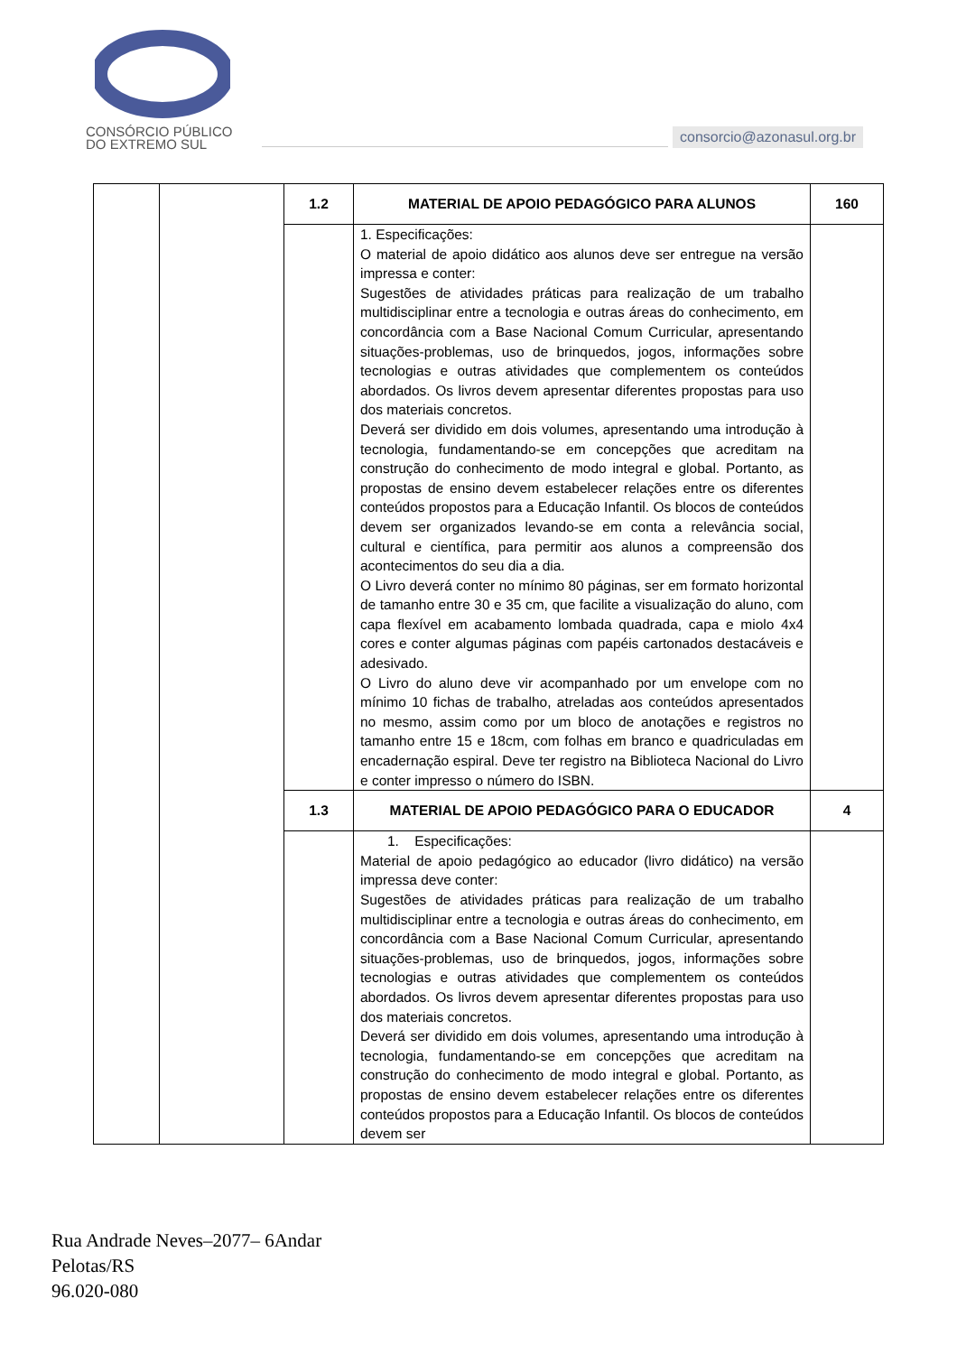CONSÓRCIO PÚBLICO
DO EXTREMO SUL
consorcio@azonasul.org.br
| | | 1.2 | MATERIAL DE APOIO PEDAGÓGICO PARA ALUNOS | 160 |
| | | | 1. Especificações: O material de apoio didático aos alunos deve ser entregue na versão impressa e conter: Sugestões de atividades práticas para realização de um trabalho multidisciplinar entre a tecnologia e outras áreas do conhecimento, em concordância com a Base Nacional Comum Curricular, apresentando situações-problemas, uso de brinquedos, jogos, informações sobre tecnologias e outras atividades que complementem os conteúdos abordados. Os livros devem apresentar diferentes propostas para uso dos materiais concretos. Deverá ser dividido em dois volumes, apresentando uma introdução à tecnologia, fundamentando-se em concepções que acreditam na construção do conhecimento de modo integral e global. Portanto, as propostas de ensino devem estabelecer relações entre os diferentes conteúdos propostos para a Educação Infantil. Os blocos de conteúdos devem ser organizados levando-se em conta a relevância social, cultural e científica, para permitir aos alunos a compreensão dos acontecimentos do seu dia a dia. O Livro deverá conter no mínimo 80 páginas, ser em formato horizontal de tamanho entre 30 e 35 cm, que facilite a visualização do aluno, com capa flexível em acabamento lombada quadrada, capa e miolo 4x4 cores e conter algumas páginas com papéis cartonados destacáveis e adesivado. O Livro do aluno deve vir acompanhado por um envelope com no mínimo 10 fichas de trabalho, atreladas aos conteúdos apresentados no mesmo, assim como por um bloco de anotações e registros no tamanho entre 15 e 18cm, com folhas em branco e quadriculadas em encadernação espiral. Deve ter registro na Biblioteca Nacional do Livro e conter impresso o número do ISBN. | |
| | | 1.3 | MATERIAL DE APOIO PEDAGÓGICO PARA O EDUCADOR | 4 |
| | | | 1. Especificações: Material de apoio pedagógico ao educador (livro didático) na versão impressa deve conter: Sugestões de atividades práticas para realização de um trabalho multidisciplinar entre a tecnologia e outras áreas do conhecimento, em concordância com a Base Nacional Comum Curricular, apresentando situações-problemas, uso de brinquedos, jogos, informações sobre tecnologias e outras atividades que complementem os conteúdos abordados. Os livros devem apresentar diferentes propostas para uso dos materiais concretos. Deverá ser dividido em dois volumes, apresentando uma introdução à tecnologia, fundamentando-se em concepções que acreditam na construção do conhecimento de modo integral e global. Portanto, as propostas de ensino devem estabelecer relações entre os diferentes conteúdos propostos para a Educação Infantil. Os blocos de conteúdos devem ser | |
Rua Andrade Neves–2077– 6Andar
Pelotas/RS
96.020-080